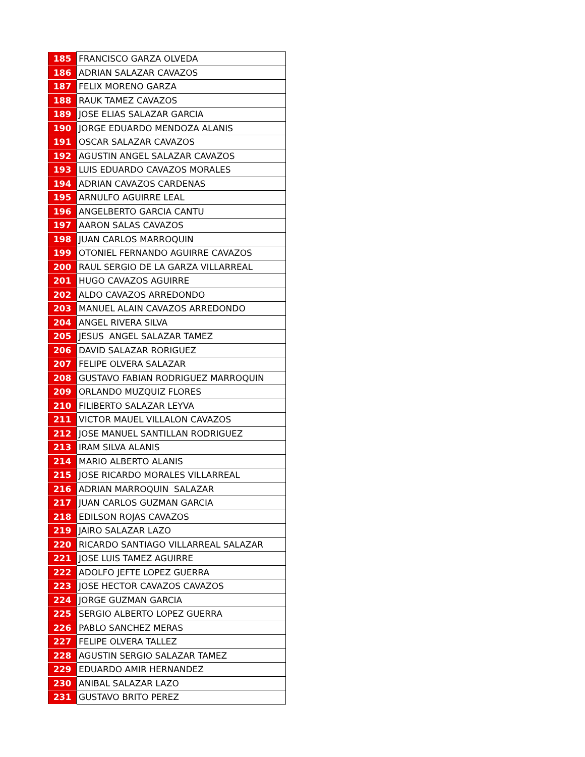| 185 | FRANCISCO GARZA OLVEDA |
| 186 | ADRIAN SALAZAR CAVAZOS |
| 187 | FELIX MORENO GARZA |
| 188 | RAUK TAMEZ CAVAZOS |
| 189 | JOSE ELIAS SALAZAR GARCIA |
| 190 | JORGE EDUARDO MENDOZA ALANIS |
| 191 | OSCAR SALAZAR CAVAZOS |
| 192 | AGUSTIN ANGEL SALAZAR CAVAZOS |
| 193 | LUIS EDUARDO CAVAZOS MORALES |
| 194 | ADRIAN CAVAZOS CARDENAS |
| 195 | ARNULFO AGUIRRE LEAL |
| 196 | ANGELBERTO GARCIA CANTU |
| 197 | AARON SALAS CAVAZOS |
| 198 | JUAN CARLOS MARROQUIN |
| 199 | OTONIEL FERNANDO AGUIRRE CAVAZOS |
| 200 | RAUL SERGIO DE LA GARZA VILLARREAL |
| 201 | HUGO CAVAZOS AGUIRRE |
| 202 | ALDO CAVAZOS ARREDONDO |
| 203 | MANUEL ALAIN CAVAZOS ARREDONDO |
| 204 | ANGEL RIVERA SILVA |
| 205 | JESUS ANGEL SALAZAR TAMEZ |
| 206 | DAVID SALAZAR RORIGUEZ |
| 207 | FELIPE OLVERA SALAZAR |
| 208 | GUSTAVO FABIAN RODRIGUEZ MARROQUIN |
| 209 | ORLANDO MUZQUIZ FLORES |
| 210 | FILIBERTO SALAZAR LEYVA |
| 211 | VICTOR MAUEL VILLALON CAVAZOS |
| 212 | JOSE MANUEL SANTILLAN RODRIGUEZ |
| 213 | IRAM SILVA ALANIS |
| 214 | MARIO ALBERTO ALANIS |
| 215 | JOSE RICARDO MORALES VILLARREAL |
| 216 | ADRIAN MARROQUIN SALAZAR |
| 217 | JUAN CARLOS GUZMAN GARCIA |
| 218 | EDILSON ROJAS CAVAZOS |
| 219 | JAIRO SALAZAR LAZO |
| 220 | RICARDO SANTIAGO VILLARREAL SALAZAR |
| 221 | JOSE LUIS TAMEZ AGUIRRE |
| 222 | ADOLFO JEFTE LOPEZ GUERRA |
| 223 | JOSE HECTOR CAVAZOS CAVAZOS |
| 224 | JORGE GUZMAN GARCIA |
| 225 | SERGIO ALBERTO LOPEZ GUERRA |
| 226 | PABLO SANCHEZ MERAS |
| 227 | FELIPE OLVERA TALLEZ |
| 228 | AGUSTIN SERGIO SALAZAR TAMEZ |
| 229 | EDUARDO AMIR HERNANDEZ |
| 230 | ANIBAL SALAZAR LAZO |
| 231 | GUSTAVO BRITO PEREZ |